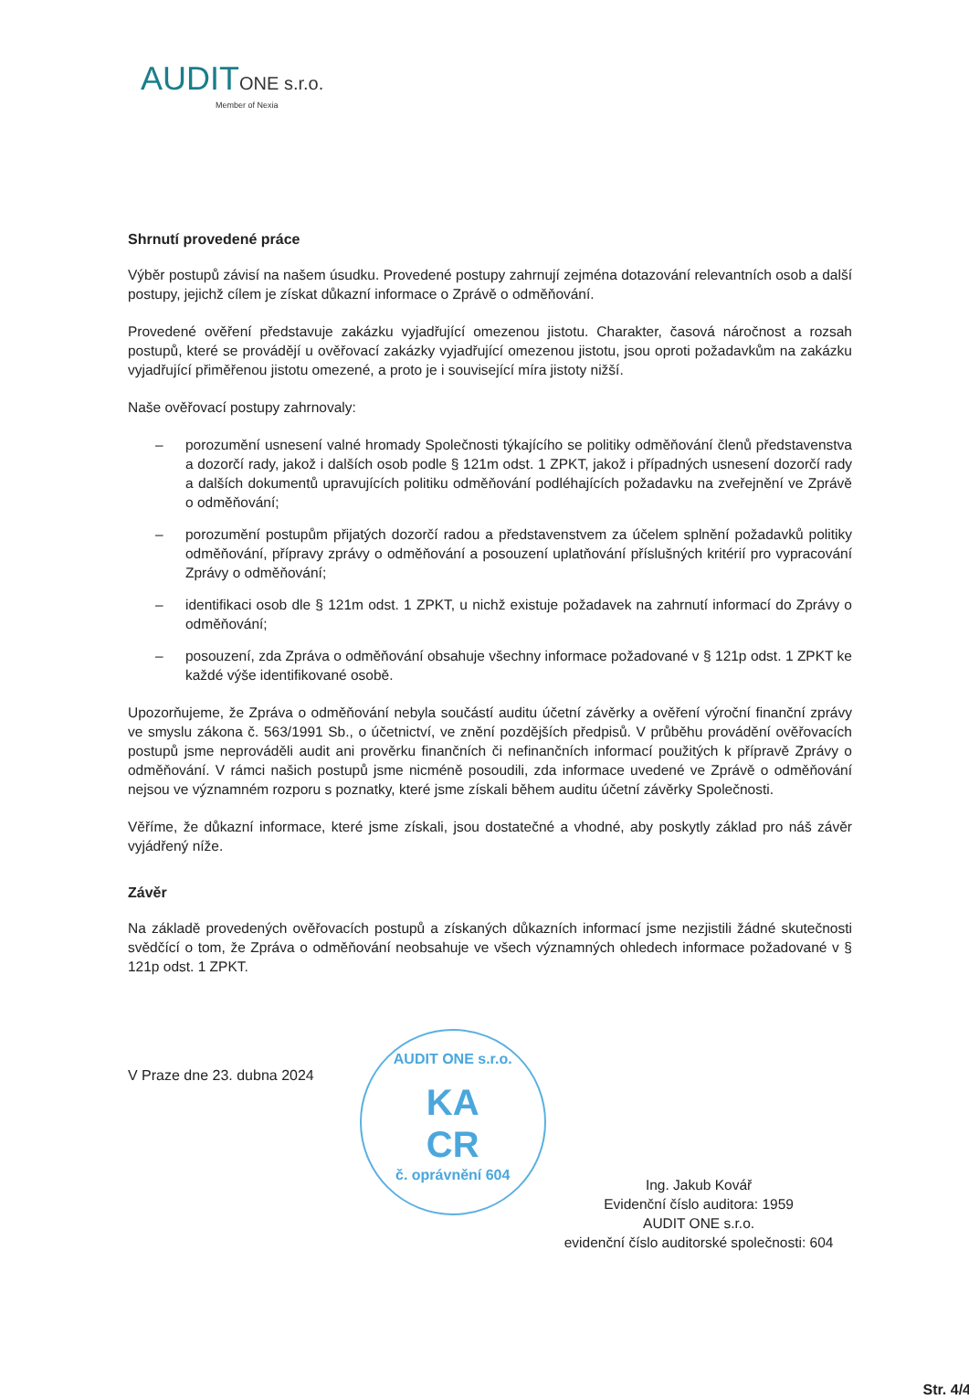AUDITONE s.r.o.
Member of Nexia
Shrnutí provedené práce
Výběr postupů závisí na našem úsudku. Provedené postupy zahrnují zejména dotazování relevantních osob a další postupy, jejichž cílem je získat důkazní informace o Zprávě o odměňování.
Provedené ověření představuje zakázku vyjadřující omezenou jistotu. Charakter, časová náročnost a rozsah postupů, které se provádějí u ověřovací zakázky vyjadřující omezenou jistotu, jsou oproti požadavkům na zakázku vyjadřující přiměřenou jistotu omezené, a proto je i související míra jistoty nižší.
Naše ověřovací postupy zahrnovaly:
– porozumění usnesení valné hromady Společnosti týkajícího se politiky odměňování členů představenstva a dozorčí rady, jakož i dalších osob podle § 121m odst. 1 ZPKT, jakož i případných usnesení dozorčí rady a dalších dokumentů upravujících politiku odměňování podléhajících požadavku na zveřejnění ve Zprávě o odměňování;
– porozumění postupům přijatých dozorčí radou a představenstvem za účelem splnění požadavků politiky odměňování, přípravy zprávy o odměňování a posouzení uplatňování příslušných kritérií pro vypracování Zprávy o odměňování;
– identifikaci osob dle § 121m odst. 1 ZPKT, u nichž existuje požadavek na zahrnutí informací do Zprávy o odměňování;
– posouzení, zda Zpráva o odměňování obsahuje všechny informace požadované v § 121p odst. 1 ZPKT ke každé výše identifikované osobě.
Upozorňujeme, že Zpráva o odměňování nebyla součástí auditu účetní závěrky a ověření výroční finanční zprávy ve smyslu zákona č. 563/1991 Sb., o účetnictví, ve znění pozdějších předpisů. V průběhu provádění ověřovacích postupů jsme neprováděli audit ani prověrku finančních či nefinančních informací použitých k přípravě Zprávy o odměňování. V rámci našich postupů jsme nicméně posoudili, zda informace uvedené ve Zprávě o odměňování nejsou ve významném rozporu s poznatky, které jsme získali během auditu účetní závěrky Společnosti.
Věříme, že důkazní informace, které jsme získali, jsou dostatečné a vhodné, aby poskytly základ pro náš závěr vyjádřený níže.
Závěr
Na základě provedených ověřovacích postupů a získaných důkazních informací jsme nezjistili žádné skutečnosti svědčící o tom, že Zpráva o odměňování neobsahuje ve všech významných ohledech informace požadované v § 121p odst. 1 ZPKT.
V Praze dne 23. dubna 2024
AUDIT ONE s.r.o.
KA
CR
č. oprávnění 604
Ing. Jakub Kovář
Evidenční číslo auditora: 1959
AUDIT ONE s.r.o.
evidenční číslo auditorské společnosti: 604
Str. 4/4